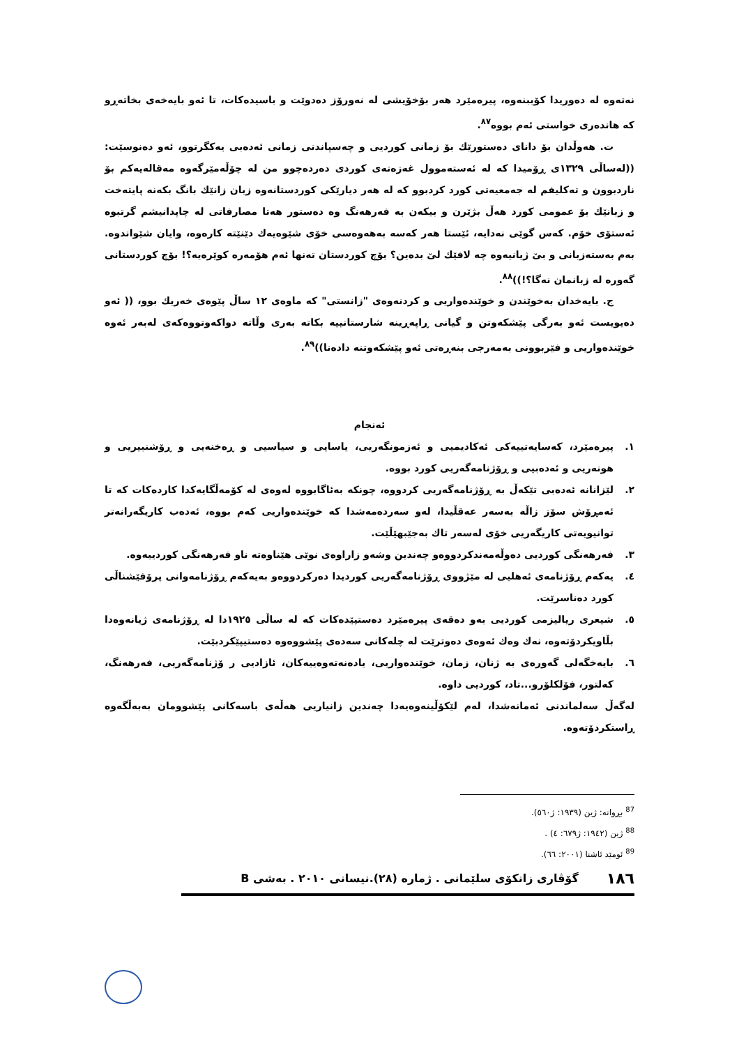نەتەوە لە دەوریدا کۆببنەوە، پیرەمێرد هەر بۆخۆیشی لە نەورۆز دەدوێت و باسیدەکات، تا ئەو بایەخەی بخاتەڕو کە هاندەری خواستی ئەم بووە<sup>٨٧</sup>.
ت. هەوڵدان بۆ دانای دەستورێك بۆ زمانی کوردیی و چەسپاندنی زمانی ئەدەبی یەکگرتوو، ئەو دەنوسێت: ((لەساڵی ١٣٢٩ی ڕۆمیدا کە لە ئەستەموول غەزەتەی کوردی دەردەچوو من لە چۆڵەمێرگەوە مەقالەیەکم بۆ ناردبوون و تەکلیفم لە جەمعیەتی کورد کردبوو کە لە هەر دیارێکی کوردستانەوە زبان زانێك بانگ بکەنە پایتەخت و زبانێك بۆ عمومی کورد هەڵ بژێرن و بیکەن بە فەرهەنگ وە دەستور هەتا مصارفاتی لە چاپدانیشم گرتبوە ئەستۆی خۆم. کەس گوێی نەدایە، ئێستا هەر کەسە بەهەوەسی خۆی شێوەیەك دێنێتە کارەوە، وایان شێواندوە. بەم بەستەزبانی و بێ ژیانیەوە چە لافێك لێ بدەین؟ بۆچ کوردستان تەنها ئەم هۆمەرە کوێرەیە؟! بۆچ کوردستانی گەورە لە زبانمان نەگا؟!))<sup>٨٨</sup>.
ج. بایەخدان بەخوێندن و خوێندەواریی و کردنەوەی "زانستی" کە ماوەی ١٢ ساڵ پێوەی خەریك بوو، (( ئەو دەیویست ئەو بەرگی پێشکەوتن و گیانی ڕاپەڕینە شارستانییە بکاتە بەری وڵاتە دواکەوتووەکەی لەبەر ئەوە خوێندەواریی و فێربوونی بەمەرجی بنەڕەتی ئەو پێشکەوتنە دادەنا))<sup>٨٩</sup>.
ئەنجام
١. پیرەمێرد، کەسایەتییەکی ئەکادیمیی و ئەزمونگەریی، یاسایی و سیاسیی و ڕەخنەیی و ڕۆشنبیریی و هونەریی و ئەدەبیی و ڕۆژنامەگەریی کورد بووە.
٢. لێزانانە ئەدەبی تێکەڵ بە ڕۆژنامەگەریی کردووە، چونکە بەئاگابووە لەوەی لە کۆمەڵگایەکدا کاردەکات کە تا ئەمڕۆش سۆز زاڵە بەسەر عەقڵیدا، لەو سەردەمەشدا کە خوێندەواریی کەم بووە، ئەدەب کاریگەرانەتر توانیویەتی کاریگەریی خۆی لەسەر تاك بەجێبهێڵێت.
٣. فەرهەنگی کوردیی دەوڵەمەندکردووەو چەندین وشەو زاراوەی نوێی هێناوەتە ناو فەرهەنگی کوردییەوە.
٤. یەکەم ڕۆژنامەی ئەهلیی لە مێژووی ڕۆژنامەگەریی کوردیدا دەرکردووەو بەیەکەم ڕۆژنامەوانی پرۆفێشناڵی کورد دەناسرێت.
٥. شیعری ریالیزمی کوردیی بەو دەقەی پیرەمێرد دەستپێدەکات کە لە ساڵی ١٩٢٥دا لە ڕۆژنامەی ژیانەوەدا بڵاویکردۆتەوە، نەك وەك ئەوەی دەوترێت لە چلەکانی سەدەی پێشووەوە دەستیپێکردبێت.
٦. بایەخگەلی گەورەی بە ژنان، زمان، خوێندەواریی، یادەنەتەوەییەکان، ئازادیی ر ۆژنامەگەریی، فەرهەنگ، کەلتور، فۆلکلۆرو...تاد، کوردیی داوە.
لەگەڵ سەلماندنی ئەمانەشدا، لەم لێکۆڵینەوەیەدا چەندین زانیاریی هەڵەی باسەکانی پێشوومان بەبەڵگەوە ڕاستکردۆتەوە.
<sup>87</sup> بڕوانە: ژین (١٩٣٩: ژ٥٦٠).
<sup>88</sup> ژین (١٩٤٢: ژ٦٧٩: ٤) .
<sup>89</sup> ئومێد ئاشنا (٢٠٠١: ٦٦).
١٨٦ گۆڤاری زانکۆی سلێمانی . ژمارە (٢٨).نیسانی ٢٠١٠ . بەشی B